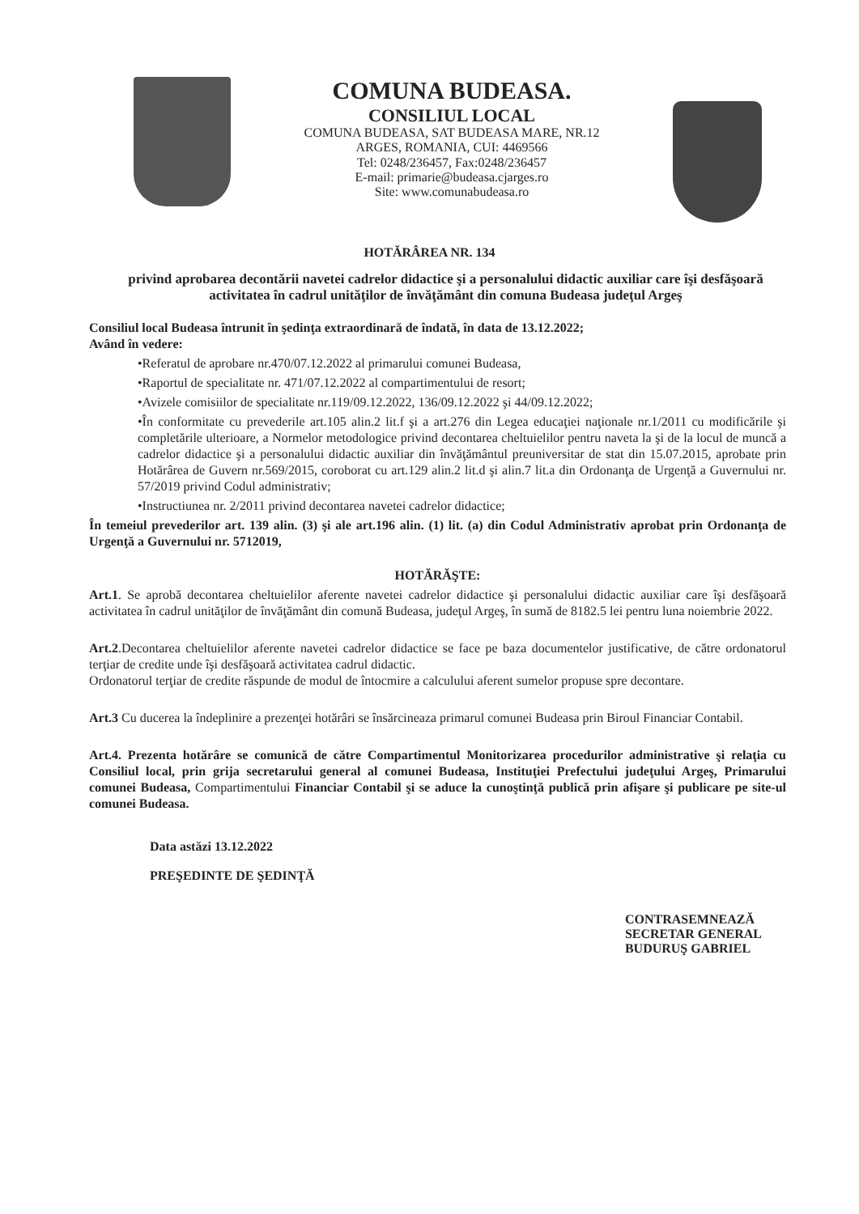COMUNA BUDEASA.
CONSILIUL LOCAL
COMUNA BUDEASA, SAT BUDEASA MARE, NR.12
ARGES, ROMANIA, CUI: 4469566
Tel: 0248/236457, Fax:0248/236457
E-mail: primarie@budeasa.cjarges.ro
Site: www.comunabudeasa.ro
HOTĂRÂREA NR. 134
privind aprobarea decontării navetei cadrelor didactice şi a personalului didactic auxiliar care îşi desfăşoară activitatea în cadrul unităţilor de învăţământ din comuna Budeasa judeţul Argeş
Consiliul local Budeasa întrunit în şedinţa extraordinară de îndată, în data de 13.12.2022;
Având în vedere:
•Referatul de aprobare nr.470/07.12.2022 al primarului comunei Budeasa,
•Raportul de specialitate nr. 471/07.12.2022 al compartimentului de resort;
•Avizele comisiilor de specialitate nr.119/09.12.2022, 136/09.12.2022 şi 44/09.12.2022;
•În conformitate cu prevederile art.105 alin.2 lit.f şi a art.276 din Legea educaţiei naţionale nr.1/2011 cu modificările şi completările ulterioare, a Normelor metodologice privind decontarea cheltuielilor pentru naveta la şi de la locul de muncă a cadrelor didactice şi a personalului didactic auxiliar din învăţământul preuniversitar de stat din 15.07.2015, aprobate prin Hotărârea de Guvern nr.569/2015, coroborat cu art.129 alin.2 lit.d şi alin.7 lit.a din Ordonanţa de Urgenţă a Guvernului nr. 57/2019 privind Codul administrativ;
•Instructiunea nr. 2/2011 privind decontarea navetei cadrelor didactice;
În temeiul prevederilor art. 139 alin. (3) şi ale art.196 alin. (1) lit. (a) din Codul Administrativ aprobat prin Ordonanţa de Urgenţă a Guvernului nr. 5712019,
HOTĂRĂŞTE:
Art.1. Se aprobă decontarea cheltuielilor aferente navetei cadrelor didactice şi personalului didactic auxiliar care îşi desfăşoară activitatea în cadrul unităţilor de învăţământ din comună Budeasa, judeţul Argeş, în sumă de 8182.5 lei pentru luna noiembrie 2022.
Art.2.Decontarea cheltuielilor aferente navetei cadrelor didactice se face pe baza documentelor justificative, de către ordonatorul terţiar de credite unde îşi desfăşoară activitatea cadrul didactic.
Ordonatorul terţiar de credite răspunde de modul de întocmire a calculului aferent sumelor propuse spre decontare.
Art.3 Cu ducerea la îndeplinire a prezenţei hotărâri se însărcineaza primarul comunei Budeasa prin Biroul Financiar Contabil.
Art.4. Prezenta hotărâre se comunică de către Compartimentul Monitorizarea procedurilor administrative şi relaţia cu Consiliul local, prin grija secretarului general al comunei Budeasa, Instituţiei Prefectului judeţului Argeş, Primarului comunei Budeasa, Compartimentului Financiar Contabil şi se aduce la cunoştinţă publică prin afişare şi publicare pe site-ul comunei Budeasa.
Data astăzi 13.12.2022
PREŞEDINTE DE ŞEDINŢĂ
CONTRASEMNEAZĂ
SECRETAR GENERAL
BUDURUŞ GABRIEL